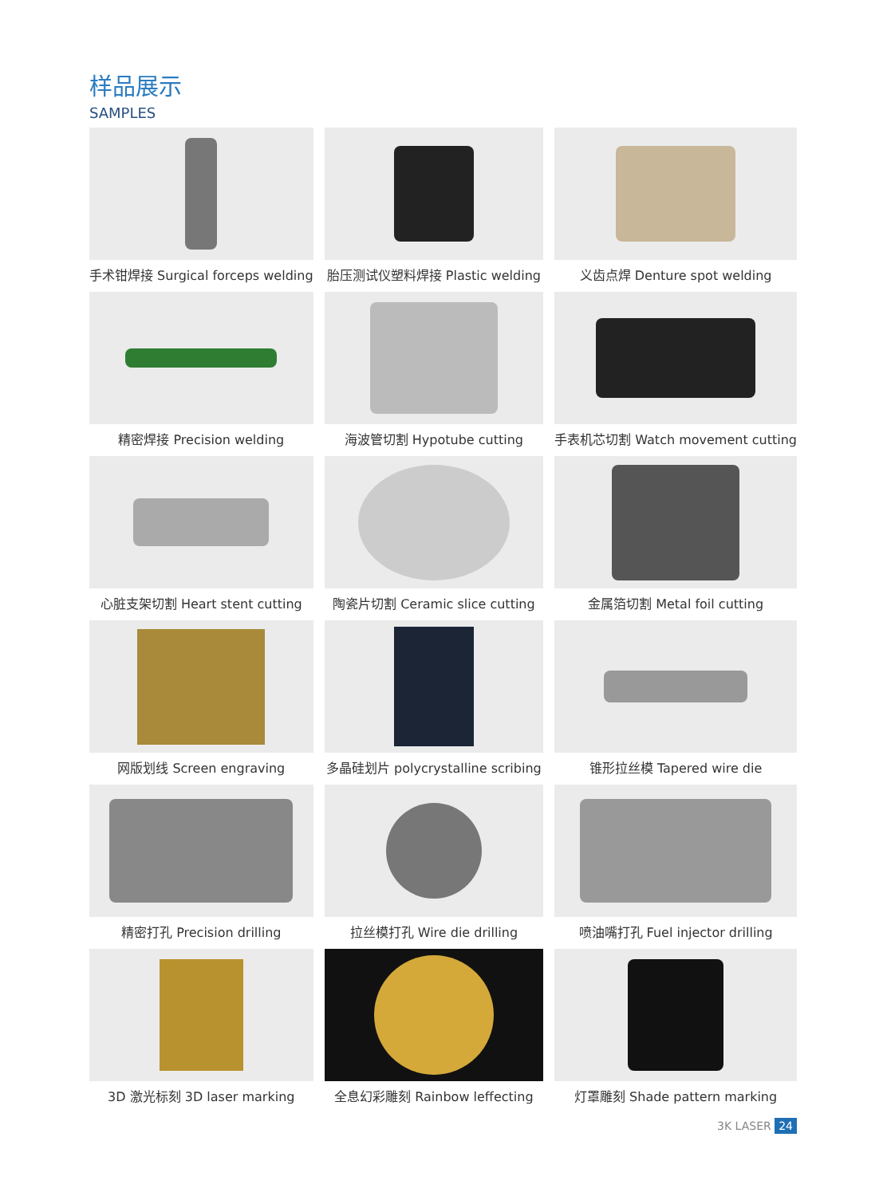样品展示
SAMPLES
手术钳焊接 Surgical forceps welding
胎压测试仪塑料焊接 Plastic welding
义齿点焊 Denture spot welding
精密焊接 Precision welding
海波管切割 Hypotube cutting
手表机芯切割 Watch movement cutting
心脏支架切割 Heart stent cutting
陶瓷片切割 Ceramic slice cutting
金属箔切割 Metal foil cutting
网版划线 Screen engraving
多晶硅划片 polycrystalline scribing
锥形拉丝模 Tapered wire die
精密打孔 Precision drilling
拉丝模打孔 Wire die drilling
喷油嘴打孔 Fuel injector drilling
3D 激光标刻 3D laser marking
全息幻彩雕刻 Rainbow leffecting
灯罩雕刻 Shade pattern marking
3K LASER 24